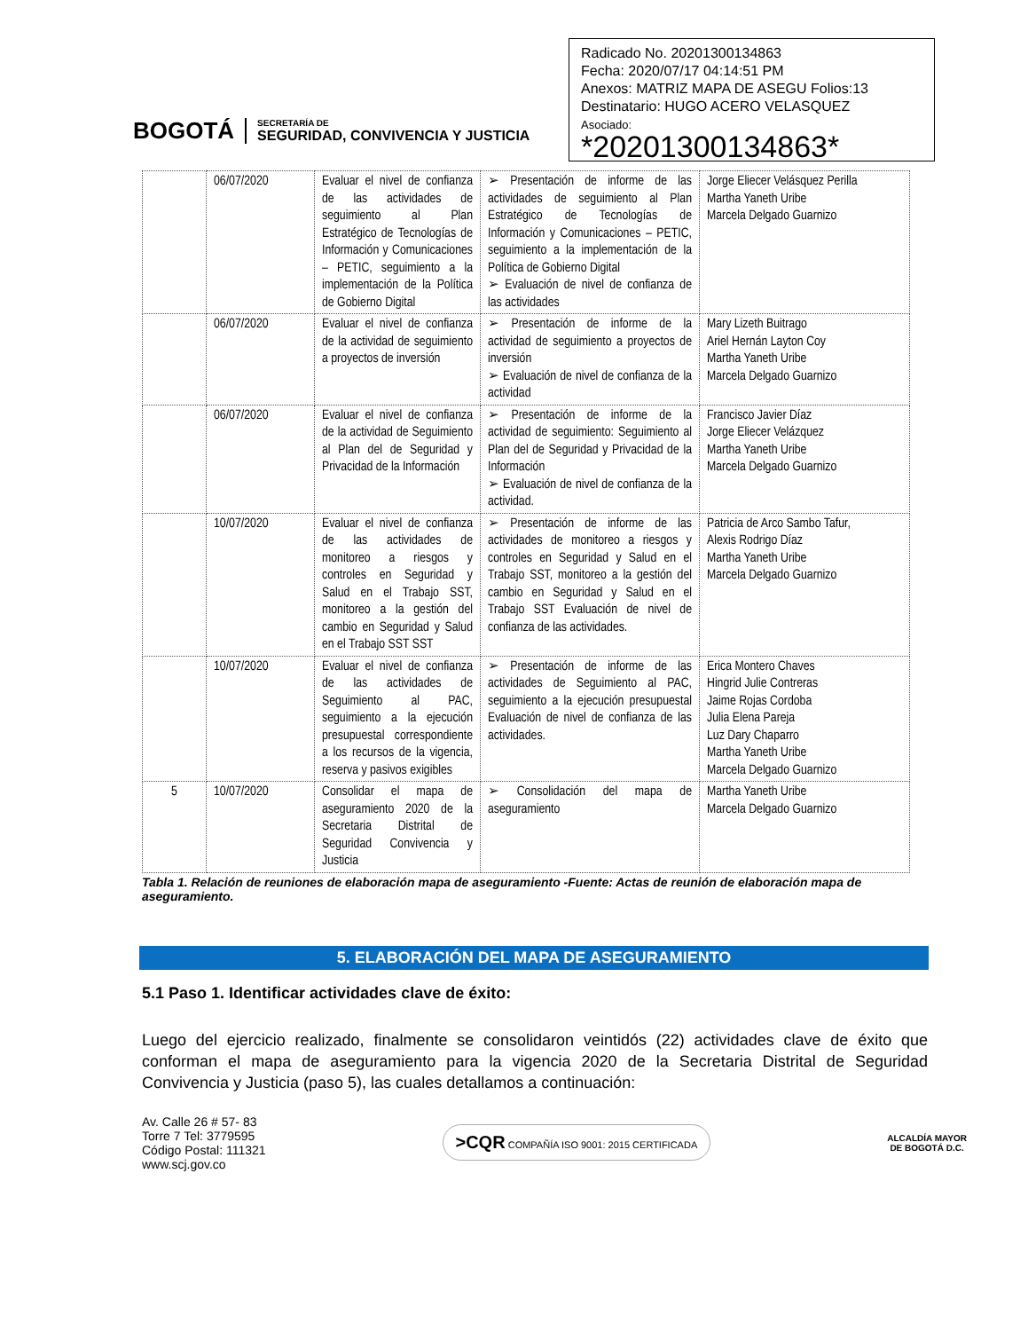BOGOTÁ
SECRETARÍA DE
SEGURIDAD, CONVIVENCIA Y JUSTICIA
Radicado No. 20201300134863
Fecha: 2020/07/17 04:14:51 PM
Anexos: MATRIZ MAPA DE ASEGU Folios:13
Destinatario: HUGO ACERO VELASQUEZ
Asociado:
*20201300134863*
| | 06/07/2020 | Evaluar el nivel de confianza de las actividades de seguimiento al Plan Estratégico de Tecnologías de Información y Comunicaciones – PETIC, seguimiento a la implementación de la Política de Gobierno Digital | ➢ Presentación de informe de las actividades de seguimiento al Plan Estratégico de Tecnologías de Información y Comunicaciones – PETIC, seguimiento a la implementación de la Política de Gobierno Digital ➢ Evaluación de nivel de confianza de las actividades | Jorge Eliecer Velásquez Perilla Martha Yaneth Uribe Marcela Delgado Guarnizo |
| | 06/07/2020 | Evaluar el nivel de confianza de la actividad de seguimiento a proyectos de inversión | ➢ Presentación de informe de la actividad de seguimiento a proyectos de inversión ➢ Evaluación de nivel de confianza de la actividad | Mary Lizeth Buitrago Ariel Hernán Layton Coy Martha Yaneth Uribe Marcela Delgado Guarnizo |
| | 06/07/2020 | Evaluar el nivel de confianza de la actividad de Seguimiento al Plan del de Seguridad y Privacidad de la Información | ➢ Presentación de informe de la actividad de seguimiento: Seguimiento al Plan del de Seguridad y Privacidad de la Información ➢ Evaluación de nivel de confianza de la actividad. | Francisco Javier Díaz Jorge Eliecer Velázquez Martha Yaneth Uribe Marcela Delgado Guarnizo |
| | 10/07/2020 | Evaluar el nivel de confianza de las actividades de monitoreo a riesgos y controles en Seguridad y Salud en el Trabajo SST, monitoreo a la gestión del cambio en Seguridad y Salud en el Trabajo SST SST | ➢ Presentación de informe de las actividades de monitoreo a riesgos y controles en Seguridad y Salud en el Trabajo SST, monitoreo a la gestión del cambio en Seguridad y Salud en el Trabajo SST Evaluación de nivel de confianza de las actividades. | Patricia de Arco Sambo Tafur, Alexis Rodrigo Díaz Martha Yaneth Uribe Marcela Delgado Guarnizo |
| | 10/07/2020 | Evaluar el nivel de confianza de las actividades de Seguimiento al PAC, seguimiento a la ejecución presupuestal correspondiente a los recursos de la vigencia, reserva y pasivos exigibles | ➢ Presentación de informe de las actividades de Seguimiento al PAC, seguimiento a la ejecución presupuestal Evaluación de nivel de confianza de las actividades. | Erica Montero Chaves Hingrid Julie Contreras Jaime Rojas Cordoba Julia Elena Pareja Luz Dary Chaparro Martha Yaneth Uribe Marcela Delgado Guarnizo |
| 5 | 10/07/2020 | Consolidar el mapa de aseguramiento 2020 de la Secretaria Distrital de Seguridad Convivencia y Justicia | ➢ Consolidación del mapa de aseguramiento | Martha Yaneth Uribe Marcela Delgado Guarnizo |
Tabla 1. Relación de reuniones de elaboración mapa de aseguramiento -Fuente: Actas de reunión de elaboración mapa de aseguramiento.
5. ELABORACIÓN DEL MAPA DE ASEGURAMIENTO
5.1 Paso 1. Identificar actividades clave de éxito:
Luego del ejercicio realizado, finalmente se consolidaron veintidós (22) actividades clave de éxito que conforman el mapa de aseguramiento para la vigencia 2020 de la Secretaria Distrital de Seguridad Convivencia y Justicia (paso 5), las cuales detallamos a continuación:
Av. Calle 26 # 57- 83
Torre 7 Tel: 3779595
Código Postal: 111321
www.scj.gov.co
>CQR COMPAÑÍA ISO 9001: 2015 CERTIFICADA
ALCALDÍA MAYOR
DE BOGOTÁ D.C.